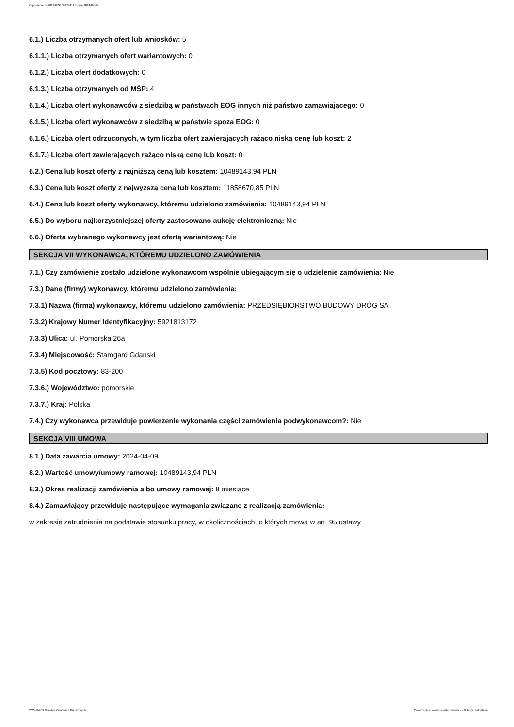Ogłoszenie nr 2024/BZP 00277411 z dnia 2024-04-09
6.1.) Liczba otrzymanych ofert lub wniosków: 5
6.1.1.) Liczba otrzymanych ofert wariantowych: 0
6.1.2.) Liczba ofert dodatkowych: 0
6.1.3.) Liczba otrzymanych od MŚP: 4
6.1.4.) Liczba ofert wykonawców z siedzibą w państwach EOG innych niż państwo zamawiającego: 0
6.1.5.) Liczba ofert wykonawców z siedzibą w państwie spoza EOG: 0
6.1.6.) Liczba ofert odrzuconych, w tym liczba ofert zawierających rażąco niską cenę lub koszt: 2
6.1.7.) Liczba ofert zawierających rażąco niską cenę lub koszt: 0
6.2.) Cena lub koszt oferty z najniższą ceną lub kosztem: 10489143,94 PLN
6.3.) Cena lub koszt oferty z najwyższą ceną lub kosztem: 11858670,85 PLN
6.4.) Cena lub koszt oferty wykonawcy, któremu udzielono zamówienia: 10489143,94 PLN
6.5.) Do wyboru najkorzystniejszej oferty zastosowano aukcję elektroniczną: Nie
6.6.) Oferta wybranego wykonawcy jest ofertą wariantową: Nie
SEKCJA VII WYKONAWCA, KTÓREMU UDZIELONO ZAMÓWIENIA
7.1.) Czy zamówienie zostało udzielone wykonawcom wspólnie ubiegającym się o udzielenie zamówienia: Nie
7.3.) Dane (firmy) wykonawcy, któremu udzielono zamówienia:
7.3.1) Nazwa (firma) wykonawcy, któremu udzielono zamówienia: PRZEDSIĘBIORSTWO BUDOWY DRÓG SA
7.3.2) Krajowy Numer Identyfikacyjny: 5921813172
7.3.3) Ulica: ul. Pomorska 26a
7.3.4) Miejscowość: Starogard Gdański
7.3.5) Kod pocztowy: 83-200
7.3.6.) Województwo: pomorskie
7.3.7.) Kraj: Polska
7.4.) Czy wykonawca przewiduje powierzenie wykonania części zamówienia podwykonawcom?: Nie
SEKCJA VIII UMOWA
8.1.) Data zawarcia umowy: 2024-04-09
8.2.) Wartość umowy/umowy ramowej: 10489143,94 PLN
8.3.) Okres realizacji zamówienia albo umowy ramowej: 8 miesiące
8.4.) Zamawiający przewiduje następujące wymagania związane z realizacją zamówienia:
w zakresie zatrudnienia na podstawie stosunku pracy, w okolicznościach, o których mowa w art. 95 ustawy
2024-04-09 Biuletyn Zamówień Publicznych Ogłoszenie o wyniku postępowania - - Roboty budowlane